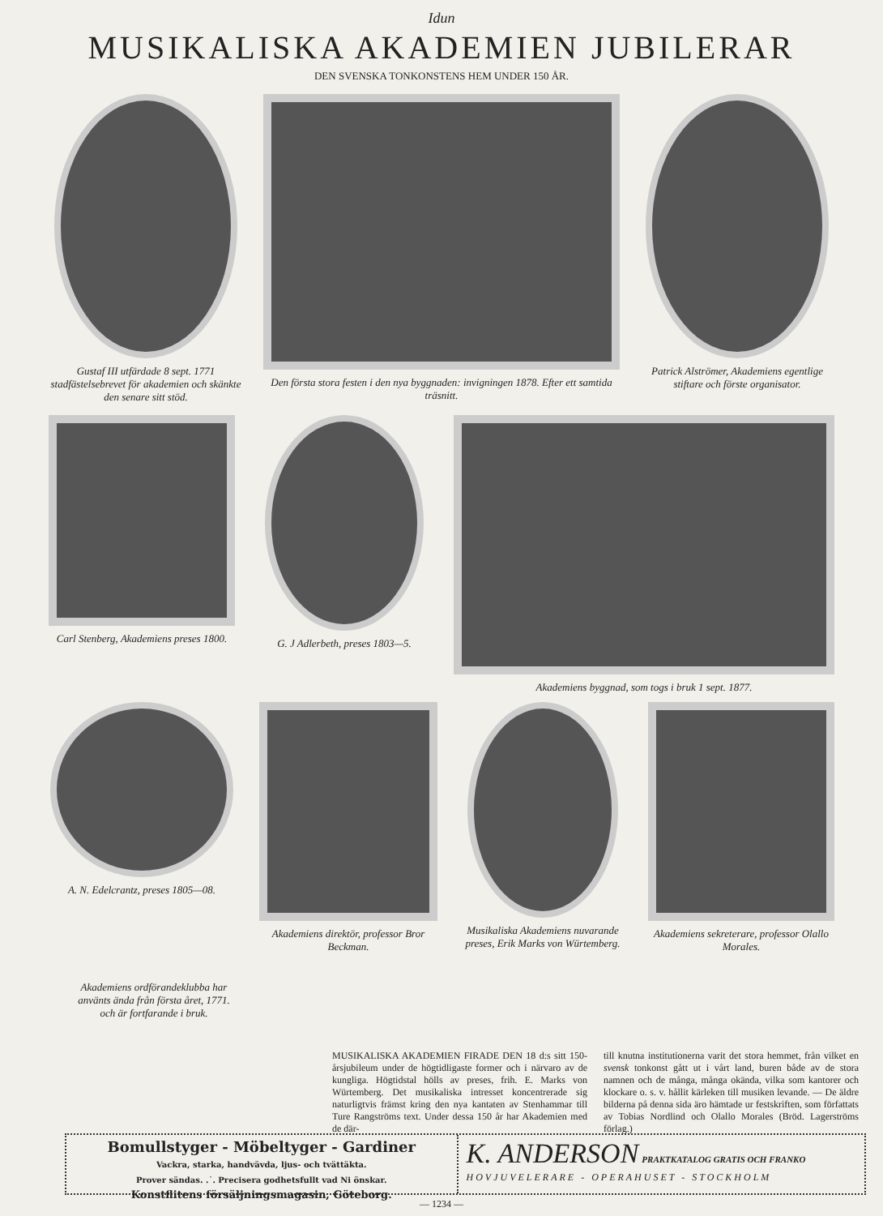Idun
MUSIKALISKA AKADEMIEN JUBILERAR
DEN SVENSKA TONKONSTENS HEM UNDER 150 ÅR.
Gustaf III utfärdade 8 sept. 1771 stadfästelsebrevet för akademien och skänkte den senare sitt stöd.
Den första stora festen i den nya byggnaden: invigningen 1878. Efter ett samtida träsnitt.
Patrick Alströmer, Akademiens egentlige stiftare och förste organisator.
Carl Stenberg, Akademiens preses 1800.
G. J Adlerbeth, preses 1803—5.
Akademiens byggnad, som togs i bruk 1 sept. 1877.
A. N. Edelcrantz, preses 1805—08.
Akademiens direktör, professor Bror Beckman.
Musikaliska Akademiens nuvarande preses, Erik Marks von Würtemberg.
Akademiens sekreterare, professor Olallo Morales.
Akademiens ordförandeklubba har använts ända från första året, 1771. och är fortfarande i bruk.
MUSIKALISKA AKADEMIEN FIRADE DEN 18 d:s sitt 150-årsjubileum under de högtidligaste former och i närvaro av de kungliga. Högtidstal hölls av preses, frih. E. Marks von Würtemberg. Det musikaliska intresset koncentrerade sig naturligtvis främst kring den nya kantaten av Stenhammar till Ture Rangströms text. Under dessa 150 år har Akademien med de där-
till knutna institutionerna varit det stora hemmet, från vilket en svensk tonkonst gått ut i vårt land, buren både av de stora namnen och de många, många okända, vilka som kantorer och klockare o. s. v. hållit kärleken till musiken levande. — De äldre bilderna på denna sida äro hämtade ur festskriften, som författats av Tobias Nordlind och Olallo Morales (Bröd. Lagerströms förlag.)
Bomullstyger - Möbeltyger - Gardiner
Vackra, starka, handvävda, ljus- och tvättäkta.
Prover sändas. .˙. Precisera godhetsfullt vad Ni önskar.
Konstflitens försäljningsmagasin, Göteborg.
K. ANDERSON PRAKTKATALOG GRATIS OCH FRANKO
HOVJUVELERARE - OPERAHUSET - STOCKHOLM
— 1234 —